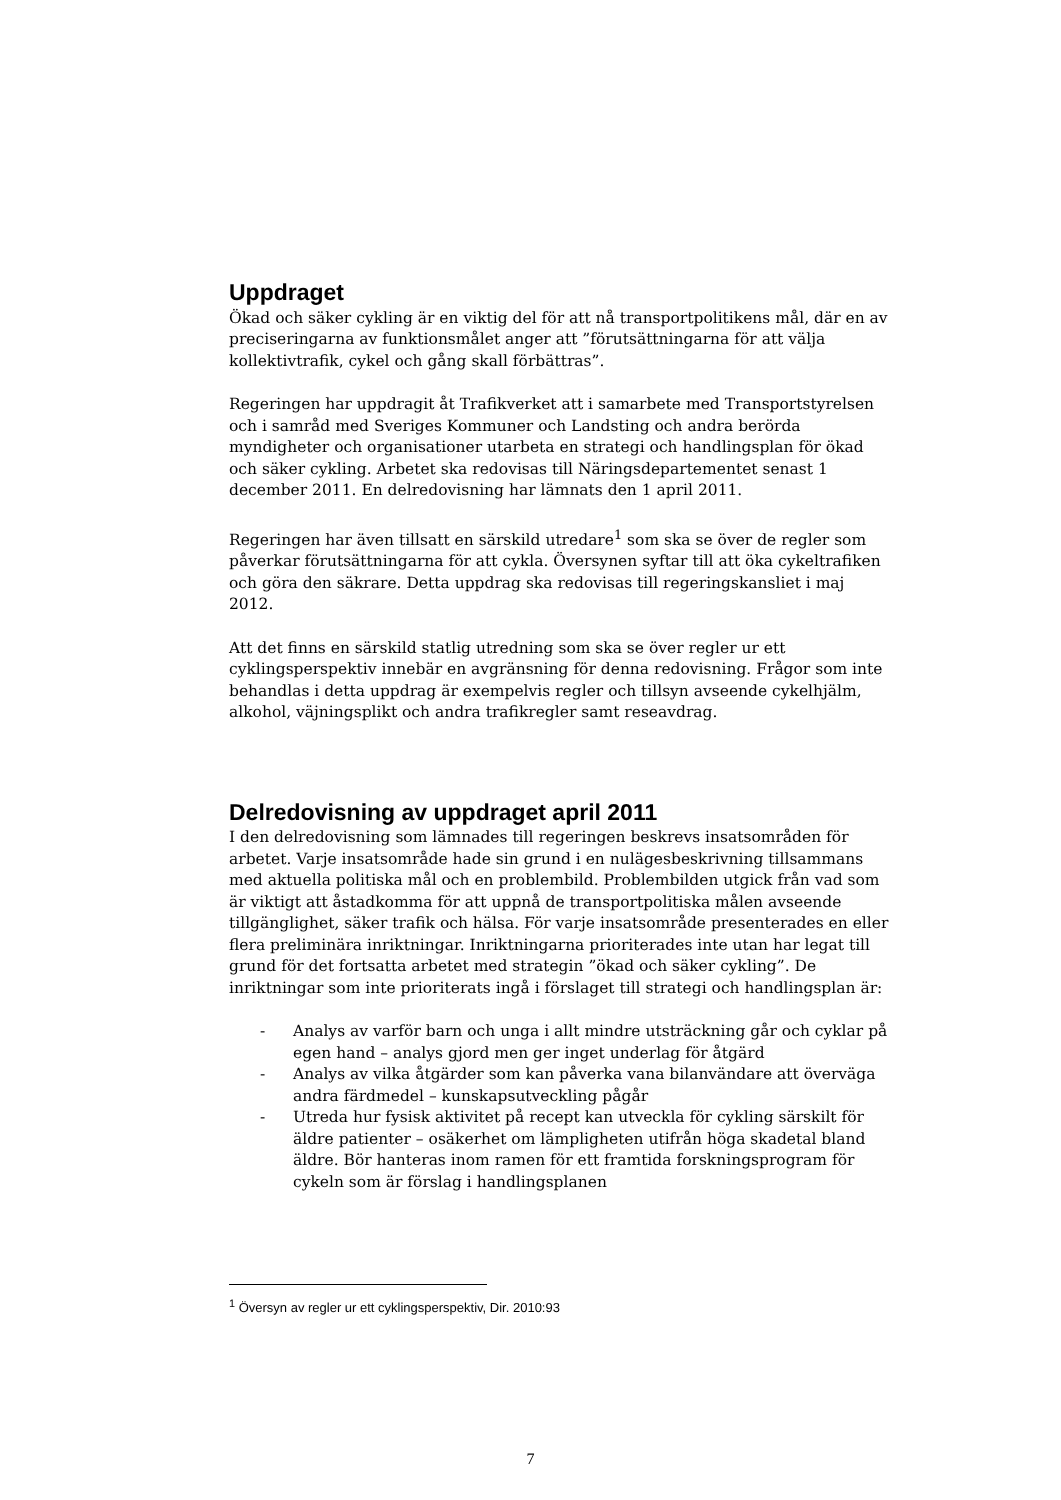Uppdraget
Ökad och säker cykling är en viktig del för att nå transportpolitikens mål, där en av preciseringarna av funktionsmålet anger att ”förutsättningarna för att välja kollektivtrafik, cykel och gång skall förbättras”.
Regeringen har uppdragit åt Trafikverket att i samarbete med Transportstyrelsen och i samråd med Sveriges Kommuner och Landsting och andra berörda myndigheter och organisationer utarbeta en strategi och handlingsplan för ökad och säker cykling. Arbetet ska redovisas till Näringsdepartementet senast 1 december 2011. En delredovisning har lämnats den 1 april 2011.
Regeringen har även tillsatt en särskild utredare<sup>1</sup> som ska se över de regler som påverkar förutsättningarna för att cykla. Översynen syftar till att öka cykeltrafiken och göra den säkrare. Detta uppdrag ska redovisas till regeringskansliet i maj 2012.
Att det finns en särskild statlig utredning som ska se över regler ur ett cyklingsperspektiv innebär en avgränsning för denna redovisning. Frågor som inte behandlas i detta uppdrag är exempelvis regler och tillsyn avseende cykelhjälm, alkohol, väjningsplikt och andra trafikregler samt reseavdrag.
Delredovisning av uppdraget april 2011
I den delredovisning som lämnades till regeringen beskrevs insatsområden för arbetet. Varje insatsområde hade sin grund i en nulägesbeskrivning tillsammans med aktuella politiska mål och en problembild. Problembilden utgick från vad som är viktigt att åstadkomma för att uppnå de transportpolitiska målen avseende tillgänglighet, säker trafik och hälsa. För varje insatsområde presenterades en eller flera preliminära inriktningar. Inriktningarna prioriterades inte utan har legat till grund för det fortsatta arbetet med strategin ”ökad och säker cykling”. De inriktningar som inte prioriterats ingå i förslaget till strategi och handlingsplan är:
- Analys av varför barn och unga i allt mindre utsträckning går och cyklar på egen hand – analys gjord men ger inget underlag för åtgärd
- Analys av vilka åtgärder som kan påverka vana bilanvändare att överväga andra färdmedel – kunskapsutveckling pågår
- Utreda hur fysisk aktivitet på recept kan utveckla för cykling särskilt för äldre patienter – osäkerhet om lämpligheten utifrån höga skadetal bland äldre. Bör hanteras inom ramen för ett framtida forskningsprogram för cykeln som är förslag i handlingsplanen
<sup>1</sup> Översyn av regler ur ett cyklingsperspektiv, Dir. 2010:93
7